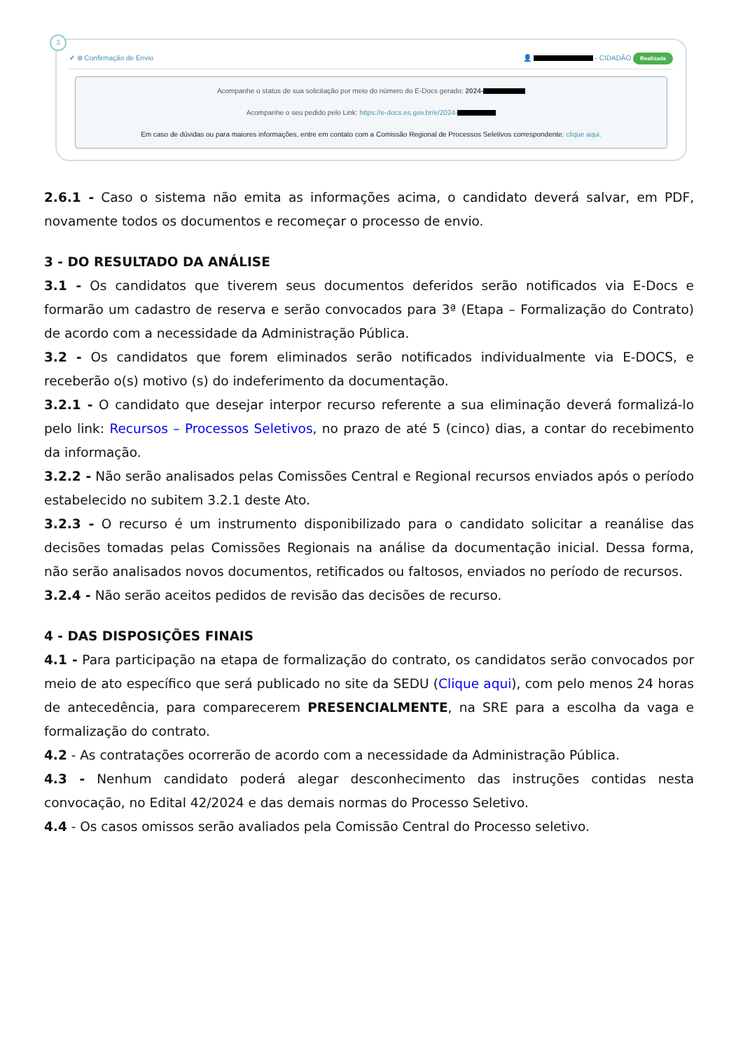3
✔ ⊗ Confirmação de Envio 👤 - CIDADÃO Realizada
Acompanhe o status de sua solicitação por meio do número do E-Docs gerado: 2024-
Acompanhe o seu pedido pelo Link: https://e-docs.es.gov.br/e/2024-
Em caso de dúvidas ou para maiores informações, entre em contato com a Comissão Regional de Processos Seletivos correspondente: clique aqui.
2.6.1 - Caso o sistema não emita as informações acima, o candidato deverá salvar, em PDF, novamente todos os documentos e recomeçar o processo de envio.
3 - DO RESULTADO DA ANÁLISE
3.1 - Os candidatos que tiverem seus documentos deferidos serão notificados via E-Docs e formarão um cadastro de reserva e serão convocados para 3ª (Etapa – Formalização do Contrato) de acordo com a necessidade da Administração Pública.
3.2 - Os candidatos que forem eliminados serão notificados individualmente via E-DOCS, e receberão o(s) motivo (s) do indeferimento da documentação.
3.2.1 - O candidato que desejar interpor recurso referente a sua eliminação deverá formalizá-lo pelo link: Recursos – Processos Seletivos, no prazo de até 5 (cinco) dias, a contar do recebimento da informação.
3.2.2 - Não serão analisados pelas Comissões Central e Regional recursos enviados após o período estabelecido no subitem 3.2.1 deste Ato.
3.2.3 - O recurso é um instrumento disponibilizado para o candidato solicitar a reanálise das decisões tomadas pelas Comissões Regionais na análise da documentação inicial. Dessa forma, não serão analisados novos documentos, retificados ou faltosos, enviados no período de recursos.
3.2.4 - Não serão aceitos pedidos de revisão das decisões de recurso.
4 - DAS DISPOSIÇÕES FINAIS
4.1 - Para participação na etapa de formalização do contrato, os candidatos serão convocados por meio de ato específico que será publicado no site da SEDU (Clique aqui), com pelo menos 24 horas de antecedência, para comparecerem PRESENCIALMENTE, na SRE para a escolha da vaga e formalização do contrato.
4.2 - As contratações ocorrerão de acordo com a necessidade da Administração Pública.
4.3 - Nenhum candidato poderá alegar desconhecimento das instruções contidas nesta convocação, no Edital 42/2024 e das demais normas do Processo Seletivo.
4.4 - Os casos omissos serão avaliados pela Comissão Central do Processo seletivo.